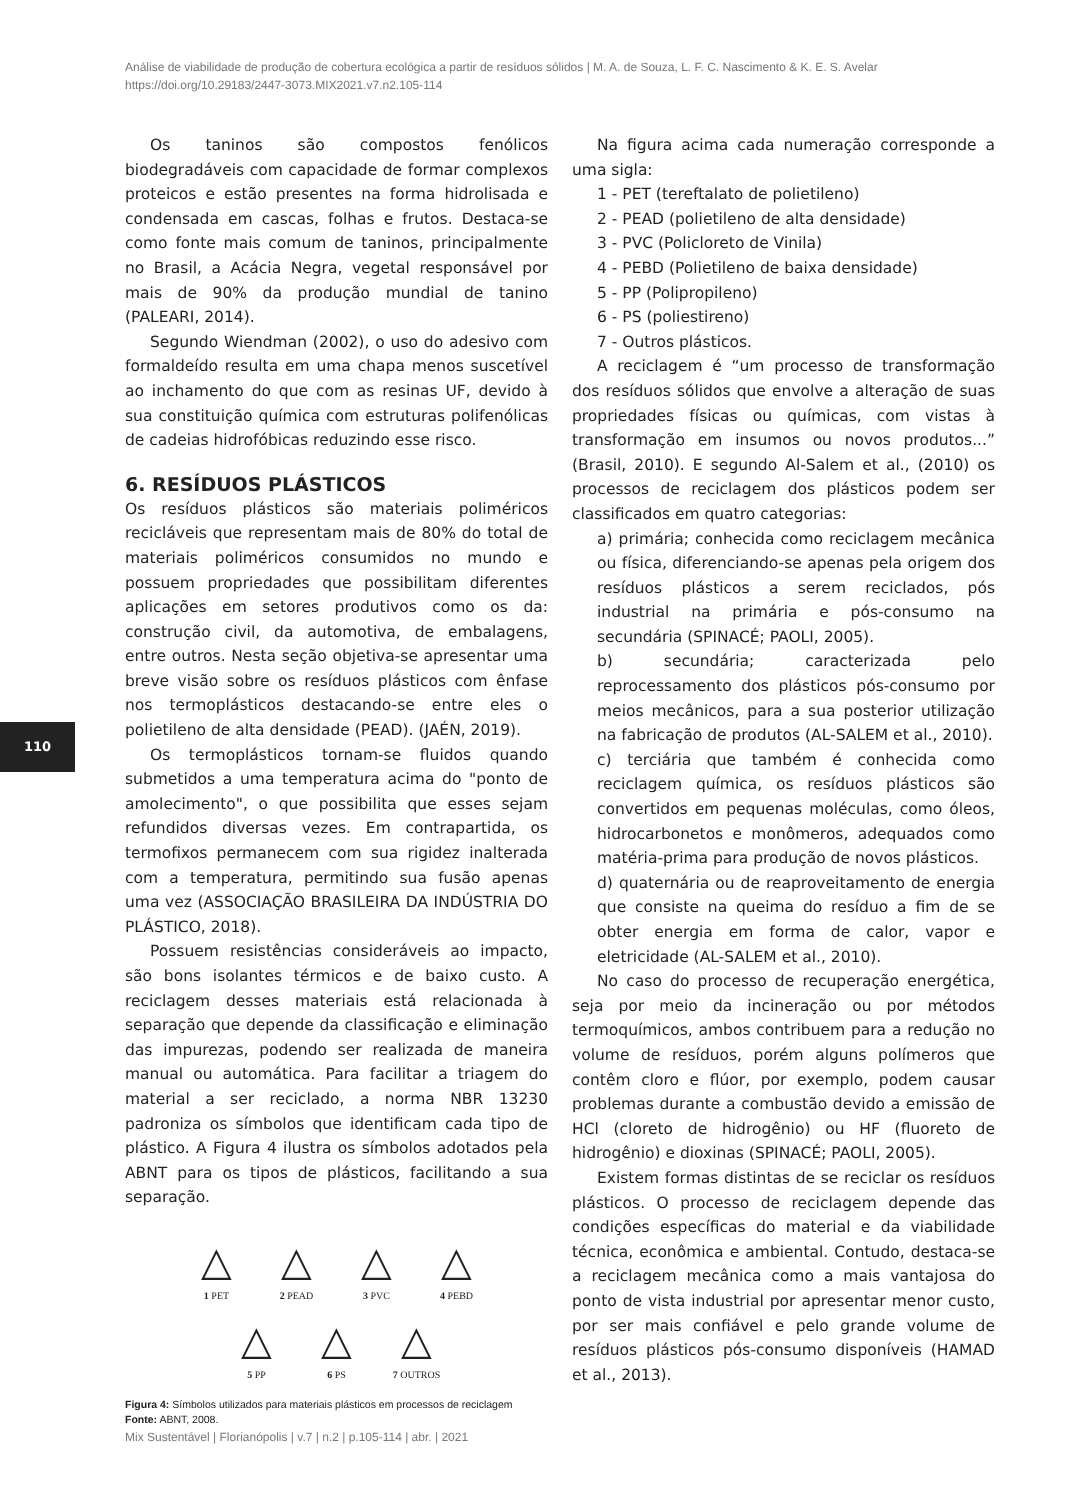Análise de viabilidade de produção de cobertura ecológica a partir de resíduos sólidos | M. A. de Souza, L. F. C. Nascimento & K. E. S. Avelar
https://doi.org/10.29183/2447-3073.MIX2021.v7.n2.105-114
110
Os taninos são compostos fenólicos biodegradáveis com capacidade de formar complexos proteicos e estão presentes na forma hidrolisada e condensada em cascas, folhas e frutos. Destaca-se como fonte mais comum de taninos, principalmente no Brasil, a Acácia Negra, vegetal responsável por mais de 90% da produção mundial de tanino (PALEARI, 2014).
Segundo Wiendman (2002), o uso do adesivo com formaldeído resulta em uma chapa menos suscetível ao inchamento do que com as resinas UF, devido à sua constituição química com estruturas polifenólicas de cadeias hidrofóbicas reduzindo esse risco.
6. RESÍDUOS PLÁSTICOS
Os resíduos plásticos são materiais poliméricos recicláveis que representam mais de 80% do total de materiais poliméricos consumidos no mundo e possuem propriedades que possibilitam diferentes aplicações em setores produtivos como os da: construção civil, da automotiva, de embalagens, entre outros. Nesta seção objetiva-se apresentar uma breve visão sobre os resíduos plásticos com ênfase nos termoplásticos destacando-se entre eles o polietileno de alta densidade (PEAD). (JAÉN, 2019).
Os termoplásticos tornam-se fluidos quando submetidos a uma temperatura acima do "ponto de amolecimento", o que possibilita que esses sejam refundidos diversas vezes. Em contrapartida, os termofixos permanecem com sua rigidez inalterada com a temperatura, permitindo sua fusão apenas uma vez (ASSOCIAÇÃO BRASILEIRA DA INDÚSTRIA DO PLÁSTICO, 2018).
Possuem resistências consideráveis ao impacto, são bons isolantes térmicos e de baixo custo. A reciclagem desses materiais está relacionada à separação que depende da classificação e eliminação das impurezas, podendo ser realizada de maneira manual ou automática. Para facilitar a triagem do material a ser reciclado, a norma NBR 13230 padroniza os símbolos que identificam cada tipo de plástico. A Figura 4 ilustra os símbolos adotados pela ABNT para os tipos de plásticos, facilitando a sua separação.
△
1 PET
△
2 PEAD
△
3 PVC
△
4 PEBD
△
5 PP
△
6 PS
△
7 OUTROS
Figura 4: Símbolos utilizados para materiais plásticos em processos de reciclagem
Fonte: ABNT, 2008.
Na figura acima cada numeração corresponde a uma sigla:
1 - PET (tereftalato de polietileno)
2 - PEAD (polietileno de alta densidade)
3 - PVC (Policloreto de Vinila)
4 - PEBD (Polietileno de baixa densidade)
5 - PP (Polipropileno)
6 - PS (poliestireno)
7 - Outros plásticos.
A reciclagem é “um processo de transformação dos resíduos sólidos que envolve a alteração de suas propriedades físicas ou químicas, com vistas à transformação em insumos ou novos produtos...” (Brasil, 2010). E segundo Al-Salem et al., (2010) os processos de reciclagem dos plásticos podem ser classificados em quatro categorias:
a) primária; conhecida como reciclagem mecânica ou física, diferenciando-se apenas pela origem dos resíduos plásticos a serem reciclados, pós industrial na primária e pós-consumo na secundária (SPINACÉ; PAOLI, 2005).
b) secundária; caracterizada pelo reprocessamento dos plásticos pós-consumo por meios mecânicos, para a sua posterior utilização na fabricação de produtos (AL-SALEM et al., 2010).
c) terciária que também é conhecida como reciclagem química, os resíduos plásticos são convertidos em pequenas moléculas, como óleos, hidrocarbonetos e monômeros, adequados como matéria-prima para produção de novos plásticos.
d) quaternária ou de reaproveitamento de energia que consiste na queima do resíduo a fim de se obter energia em forma de calor, vapor e eletricidade (AL-SALEM et al., 2010).
No caso do processo de recuperação energética, seja por meio da incineração ou por métodos termoquímicos, ambos contribuem para a redução no volume de resíduos, porém alguns polímeros que contêm cloro e flúor, por exemplo, podem causar problemas durante a combustão devido a emissão de HCl (cloreto de hidrogênio) ou HF (fluoreto de hidrogênio) e dioxinas (SPINACÉ; PAOLI, 2005).
Existem formas distintas de se reciclar os resíduos plásticos. O processo de reciclagem depende das condições específicas do material e da viabilidade técnica, econômica e ambiental. Contudo, destaca-se a reciclagem mecânica como a mais vantajosa do ponto de vista industrial por apresentar menor custo, por ser mais confiável e pelo grande volume de resíduos plásticos pós-consumo disponíveis (HAMAD et al., 2013).
Mix Sustentável | Florianópolis | v.7 | n.2 | p.105-114 | abr. | 2021